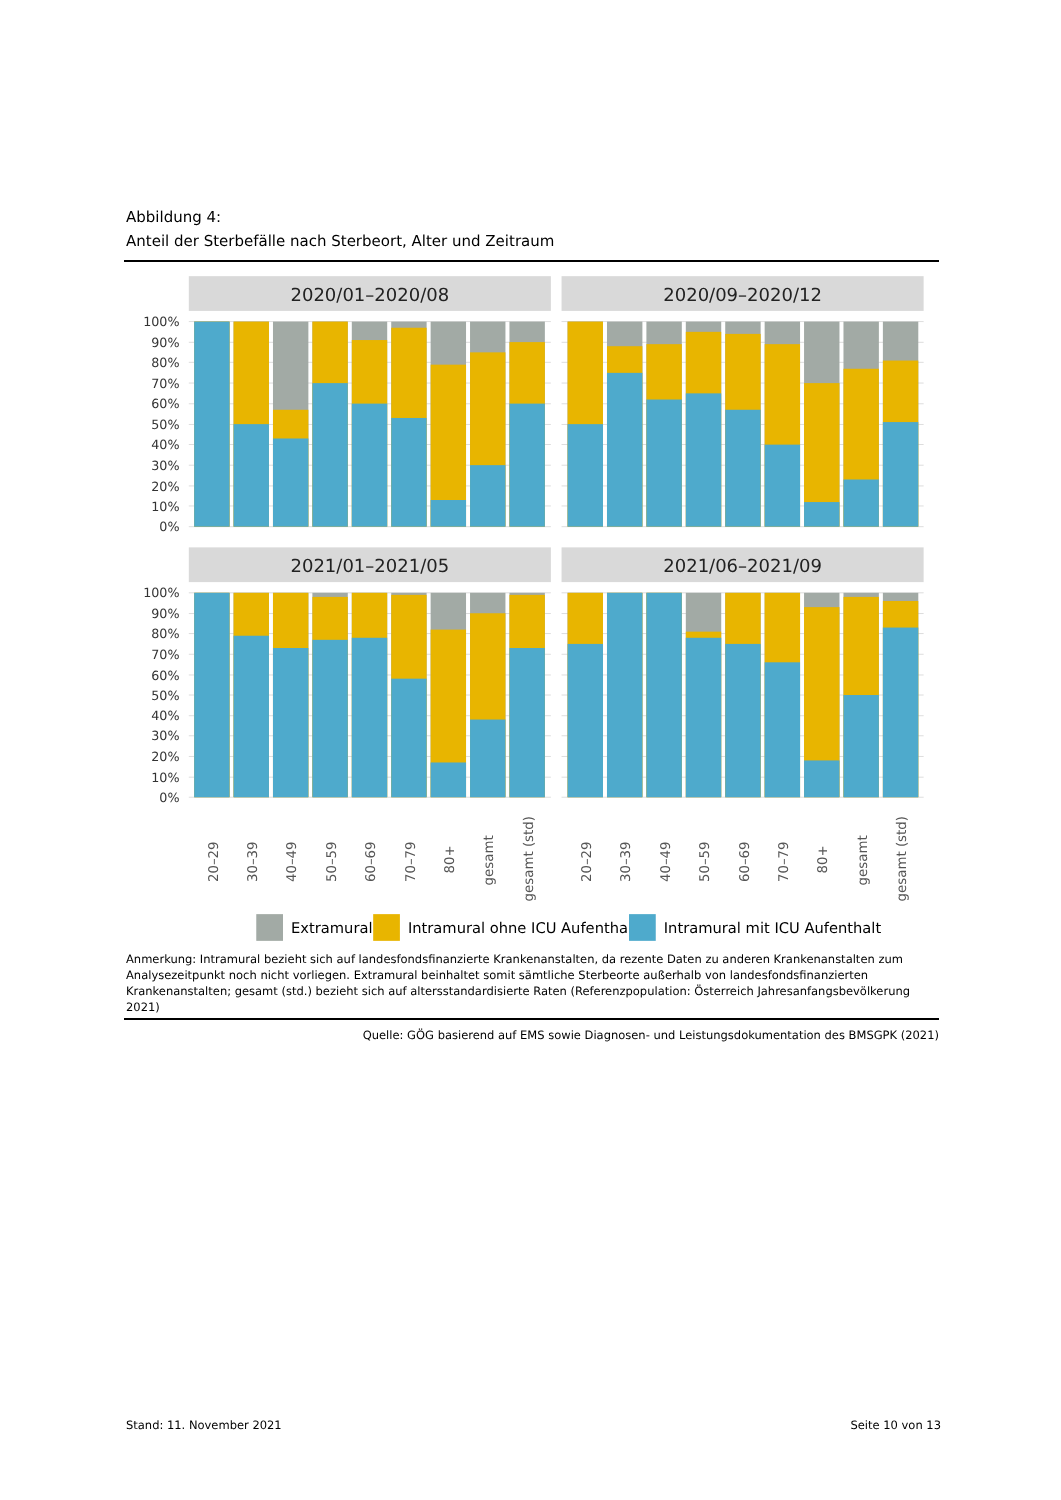Abbildung 4:
Anteil der Sterbefälle nach Sterbeort, Alter und Zeitraum
2020/01–2020/08
2020/09–2020/12
2021/01–2021/05
2021/06–2021/09
100%
90%
80%
70%
60%
50%
40%
30%
20%
10%
0%
100%
90%
80%
70%
60%
50%
40%
30%
20%
10%
0%
20–29
30–39
40–49
50–59
60–69
70–79
80+
gesamt
gesamt (std)
20–29
30–39
40–49
50–59
60–69
70–79
80+
gesamt
gesamt (std)
Extramural
Intramural ohne ICU Aufenthalt
Intramural mit ICU Aufenthalt
Anmerkung: Intramural bezieht sich auf landesfondsfinanzierte Krankenanstalten, da rezente Daten zu anderen Krankenanstalten zum Analysezeitpunkt noch nicht vorliegen. Extramural beinhaltet somit sämtliche Sterbeorte außerhalb von landesfondsfinanzierten Krankenanstalten; gesamt (std.) bezieht sich auf altersstandardisierte Raten (Referenzpopulation: Österreich Jahresanfangsbevölkerung 2021)
Quelle: GÖG basierend auf EMS sowie Diagnosen- und Leistungsdokumentation des BMSGPK (2021)
Stand: 11. November 2021 Seite 10 von 13